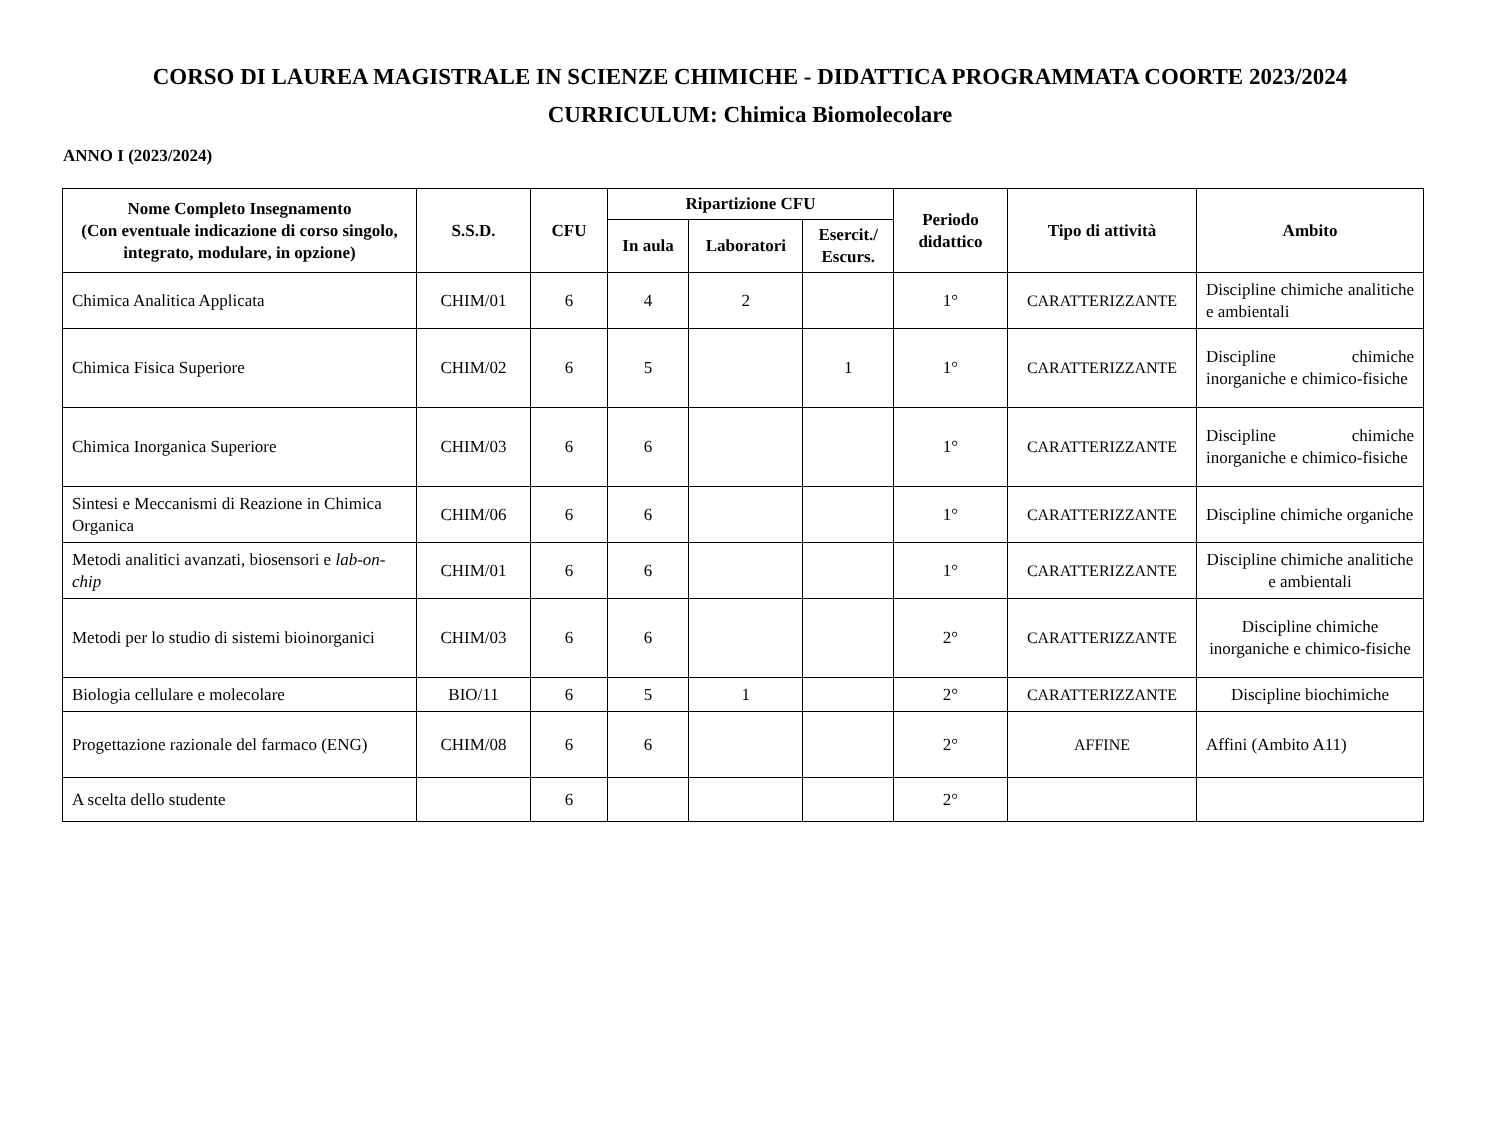CORSO DI LAUREA MAGISTRALE IN SCIENZE CHIMICHE - DIDATTICA PROGRAMMATA COORTE 2023/2024
CURRICULUM: Chimica Biomolecolare
ANNO I (2023/2024)
| Nome Completo Insegnamento (Con eventuale indicazione di corso singolo, integrato, modulare, in opzione) | S.S.D. | CFU | Ripartizione CFU | | | Periodo didattico | Tipo di attività | Ambito |
| --- | --- | --- | --- | --- | --- | --- | --- | --- |
| | | | In aula | Laboratori | Esercit./ Escurs. | | | |
| Chimica Analitica Applicata | CHIM/01 | 6 | 4 | 2 | | 1° | CARATTERIZZANTE | Discipline chimiche analitiche e ambientali |
| Chimica Fisica Superiore | CHIM/02 | 6 | 5 | | 1 | 1° | CARATTERIZZANTE | Discipline chimiche inorganiche e chimico-fisiche |
| Chimica Inorganica Superiore | CHIM/03 | 6 | 6 | | | 1° | CARATTERIZZANTE | Discipline chimiche inorganiche e chimico-fisiche |
| Sintesi e Meccanismi di Reazione in Chimica Organica | CHIM/06 | 6 | 6 | | | 1° | CARATTERIZZANTE | Discipline chimiche organiche |
| Metodi analitici avanzati, biosensori e lab-on-chip | CHIM/01 | 6 | 6 | | | 1° | CARATTERIZZANTE | Discipline chimiche analitiche e ambientali |
| Metodi per lo studio di sistemi bioinorganici | CHIM/03 | 6 | 6 | | | 2° | CARATTERIZZANTE | Discipline chimiche inorganiche e chimico-fisiche |
| Biologia cellulare e molecolare | BIO/11 | 6 | 5 | 1 | | 2° | CARATTERIZZANTE | Discipline biochimiche |
| Progettazione razionale del farmaco (ENG) | CHIM/08 | 6 | 6 | | | 2° | AFFINE | Affini (Ambito A11) |
| A scelta dello studente | | 6 | | | | 2° | | |